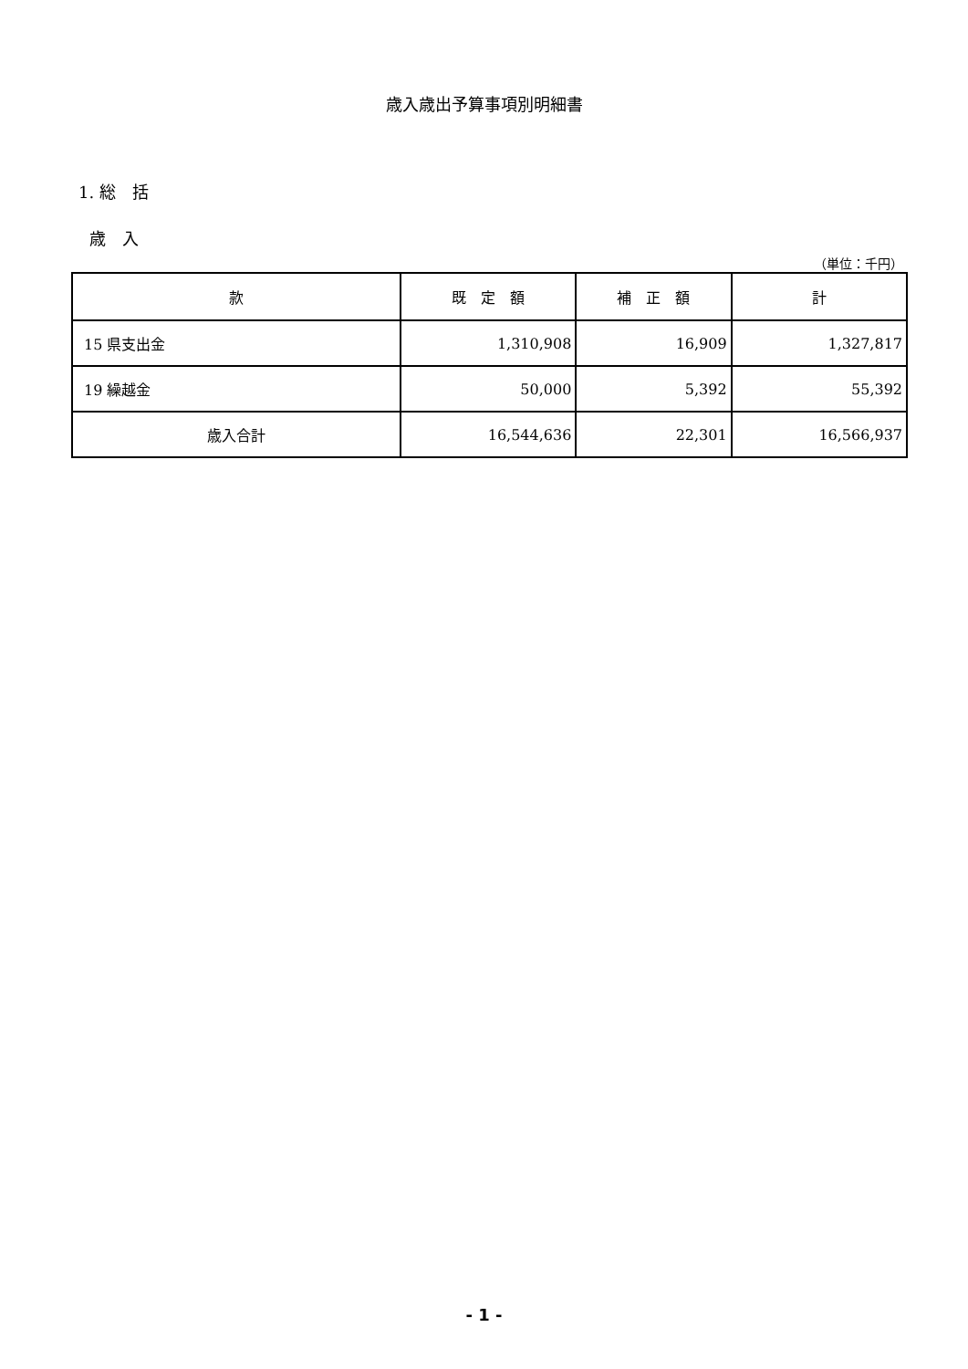歳入歳出予算事項別明細書
1. 総　括
歳　入
（単位：千円）
| 款 | 既 定 額 | 補 正 額 | 計 |
| --- | --- | --- | --- |
| 15 県支出金 | 1,310,908 | 16,909 | 1,327,817 |
| 19 繰越金 | 50,000 | 5,392 | 55,392 |
| 歳入合計 | 16,544,636 | 22,301 | 16,566,937 |
- 1 -